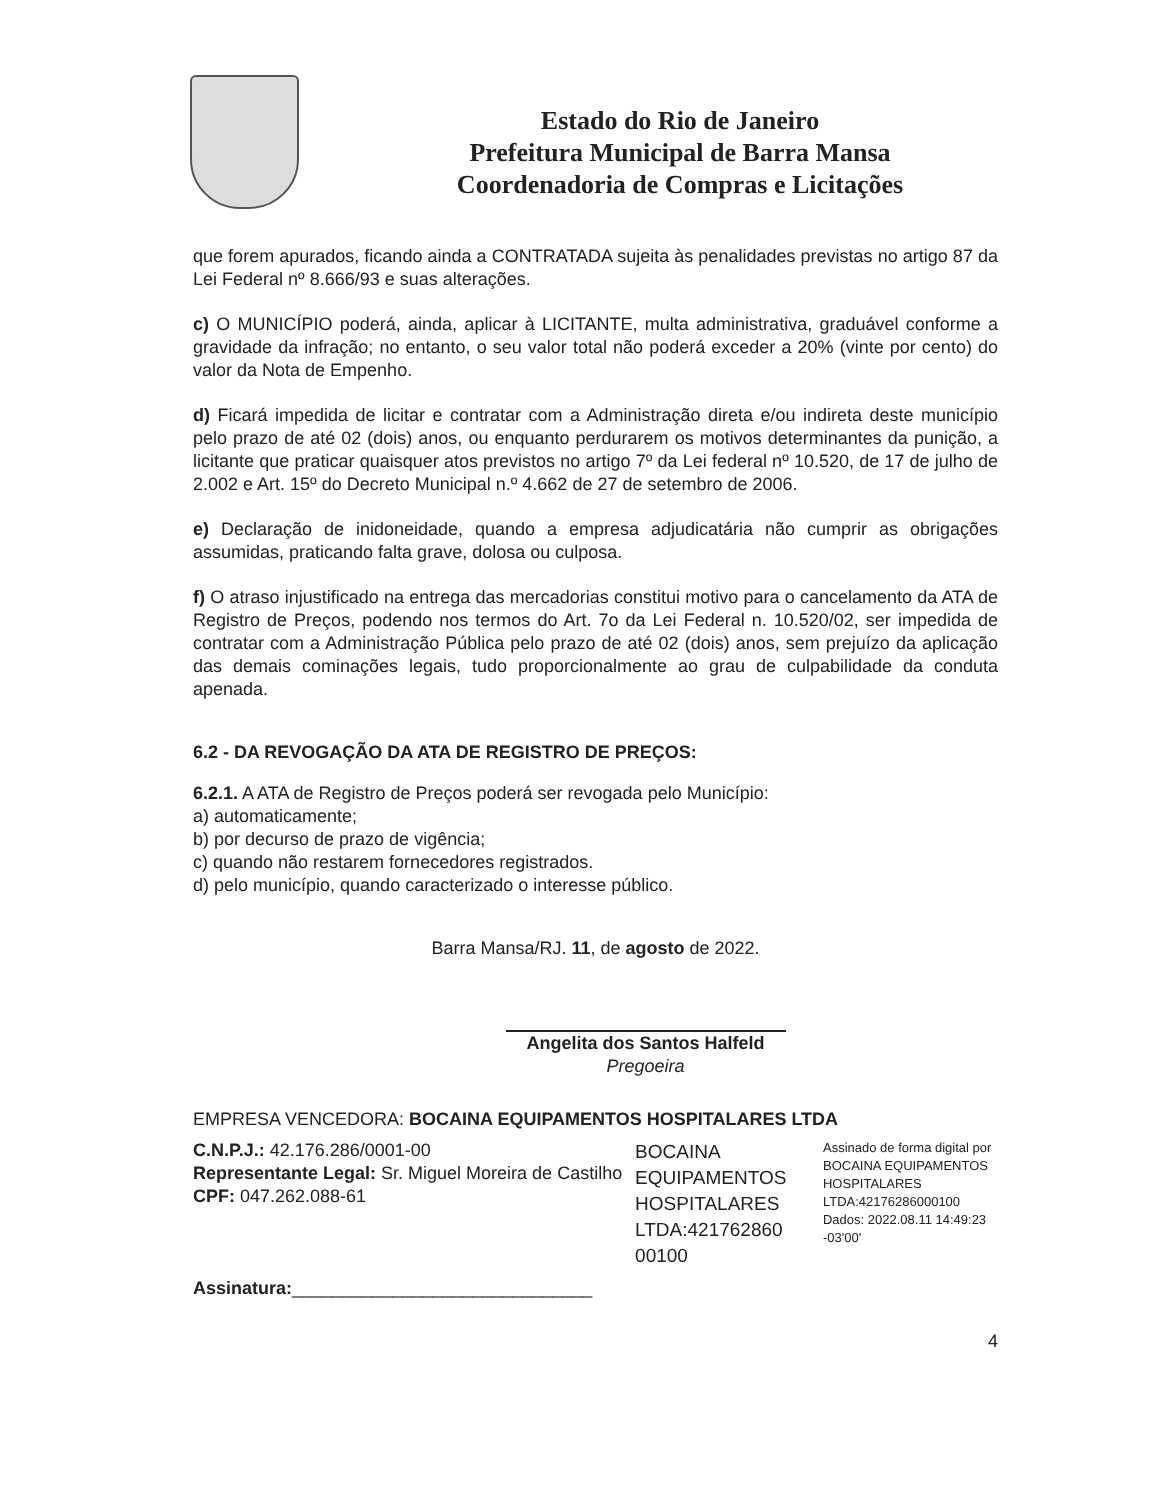Estado do Rio de Janeiro
Prefeitura Municipal de Barra Mansa
Coordenadoria de Compras e Licitações
que forem apurados, ficando ainda a CONTRATADA sujeita às penalidades previstas no artigo 87 da Lei Federal nº 8.666/93 e suas alterações.
c) O MUNICÍPIO poderá, ainda, aplicar à LICITANTE, multa administrativa, graduável conforme a gravidade da infração; no entanto, o seu valor total não poderá exceder a 20% (vinte por cento) do valor da Nota de Empenho.
d) Ficará impedida de licitar e contratar com a Administração direta e/ou indireta deste município pelo prazo de até 02 (dois) anos, ou enquanto perdurarem os motivos determinantes da punição, a licitante que praticar quaisquer atos previstos no artigo 7º da Lei federal nº 10.520, de 17 de julho de 2.002 e Art. 15º do Decreto Municipal n.º 4.662 de 27 de setembro de 2006.
e) Declaração de inidoneidade, quando a empresa adjudicatária não cumprir as obrigações assumidas, praticando falta grave, dolosa ou culposa.
f) O atraso injustificado na entrega das mercadorias constitui motivo para o cancelamento da ATA de Registro de Preços, podendo nos termos do Art. 7o da Lei Federal n. 10.520/02, ser impedida de contratar com a Administração Pública pelo prazo de até 02 (dois) anos, sem prejuízo da aplicação das demais cominações legais, tudo proporcionalmente ao grau de culpabilidade da conduta apenada.
6.2 - DA REVOGAÇÃO DA ATA DE REGISTRO DE PREÇOS:
6.2.1. A ATA de Registro de Preços poderá ser revogada pelo Município:
a) automaticamente;
b) por decurso de prazo de vigência;
c) quando não restarem fornecedores registrados.
d) pelo município, quando caracterizado o interesse público.
Barra Mansa/RJ. 11, de agosto de 2022.
Angelita dos Santos Halfeld
Pregoeira
EMPRESA VENCEDORA: BOCAINA EQUIPAMENTOS HOSPITALARES LTDA
C.N.P.J.: 42.176.286/0001-00
Representante Legal: Sr. Miguel Moreira de Castilho
CPF: 047.262.088-61
Assinatura:______________________________
BOCAINA EQUIPAMENTOS HOSPITALARES LTDA:421762860 00100
Assinado de forma digital por BOCAINA EQUIPAMENTOS HOSPITALARES LTDA:42176286000100 Dados: 2022.08.11 14:49:23 -03'00'
4